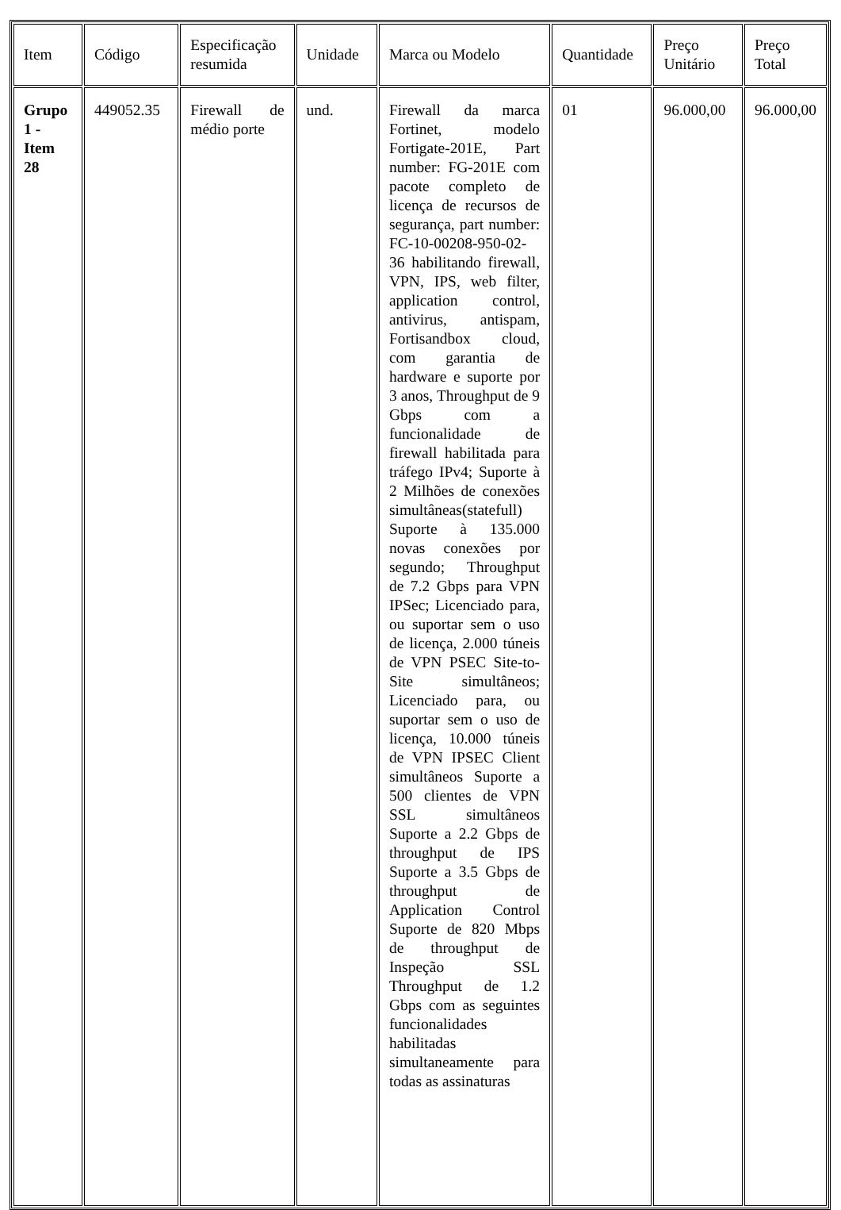| Item | Código | Especificação resumida | Unidade | Marca ou Modelo | Quantidade | Preço Unitário | Preço Total |
| Grupo 1 - Item 28 | 449052.35 | Firewall de médio porte | und. | Firewall da marca Fortinet, modelo Fortigate-201E, Part number: FG-201E com pacote completo de licença de recursos de segurança, part number: FC-10-00208-950-02-36 habilitando firewall, VPN, IPS, web filter, application control, antivirus, antispam, Fortisandbox cloud, com garantia de hardware e suporte por 3 anos, Throughput de 9 Gbps com a funcionalidade de firewall habilitada para tráfego IPv4; Suporte à 2 Milhões de conexões simultâneas(statefull) Suporte à 135.000 novas conexões por segundo; Throughput de 7.2 Gbps para VPN IPSec; Licenciado para, ou suportar sem o uso de licença, 2.000 túneis de VPN PSEC Site-to-Site simultâneos; Licenciado para, ou suportar sem o uso de licença, 10.000 túneis de VPN IPSEC Client simultâneos Suporte a 500 clientes de VPN SSL simultâneos Suporte a 2.2 Gbps de throughput de IPS Suporte a 3.5 Gbps de throughput de Application Control Suporte de 820 Mbps de throughput de Inspeção SSL Throughput de 1.2 Gbps com as seguintes funcionalidades habilitadas simultaneamente para todas as assinaturas | 01 | 96.000,00 | 96.000,00 |